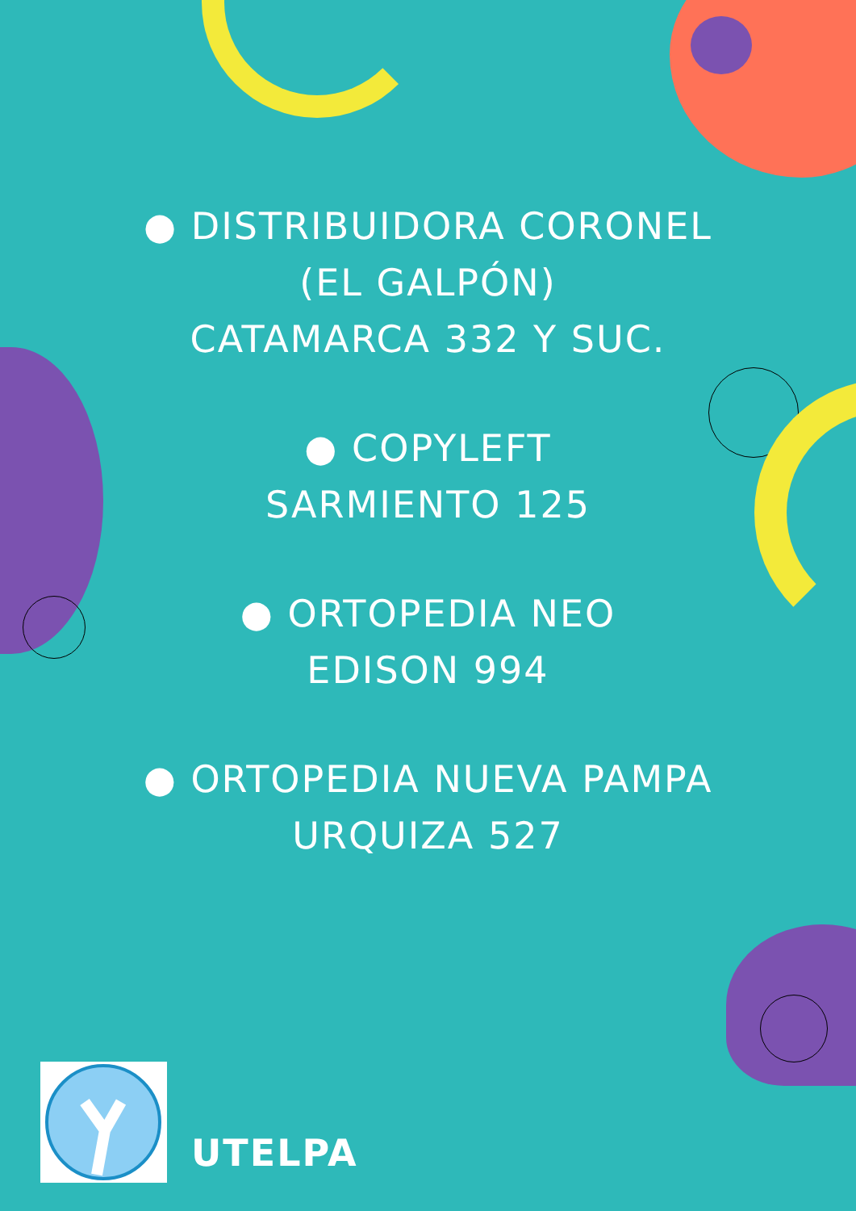● DISTRIBUIDORA CORONEL
(EL GALPÓN)
CATAMARCA 332 Y SUC.
● COPYLEFT
SARMIENTO 125
● ORTOPEDIA NEO
EDISON 994
● ORTOPEDIA NUEVA PAMPA
URQUIZA 527
UTELPA